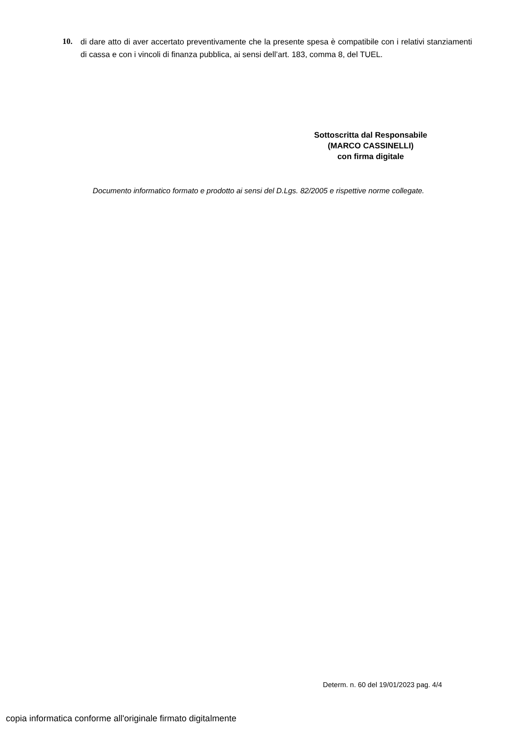10. di dare atto di aver accertato preventivamente che la presente spesa è compatibile con i relativi stanziamenti di cassa e con i vincoli di finanza pubblica, ai sensi dell’art. 183, comma 8, del TUEL.
Sottoscritta dal Responsabile
(MARCO CASSINELLI)
con firma digitale
Documento informatico formato e prodotto ai sensi del D.Lgs. 82/2005 e rispettive norme collegate.
Determ. n. 60 del 19/01/2023 pag. 4/4
copia informatica conforme all'originale firmato digitalmente